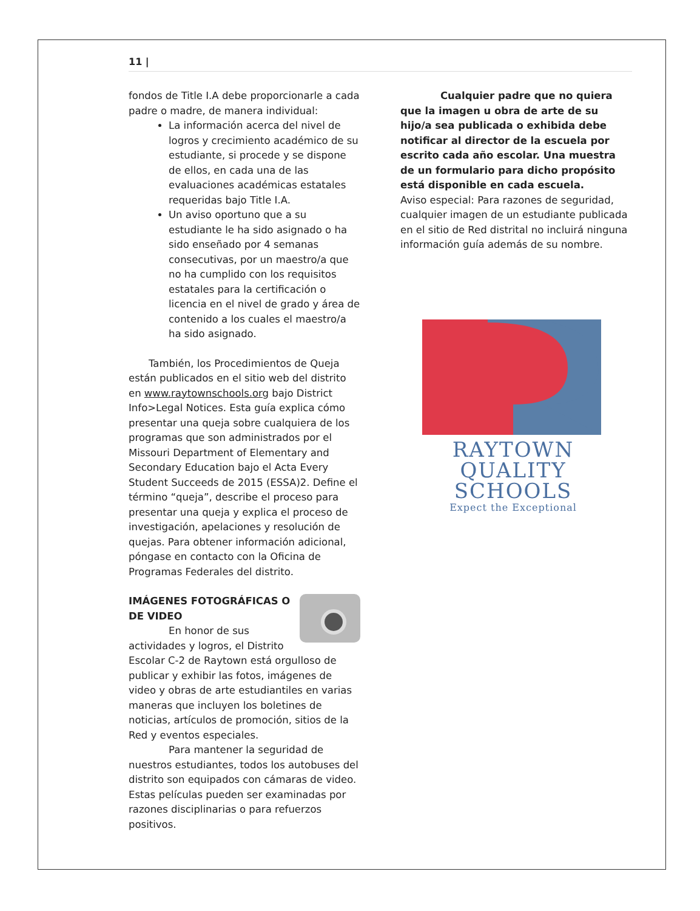11 |
fondos de Title I.A debe proporcionarle a cada padre o madre, de manera individual:
La información acerca del nivel de logros y crecimiento académico de su estudiante, si procede y se dispone de ellos, en cada una de las evaluaciones académicas estatales requeridas bajo Title I.A.
Un aviso oportuno que a su estudiante le ha sido asignado o ha sido enseñado por 4 semanas consecutivas, por un maestro/a que no ha cumplido con los requisitos estatales para la certificación o licencia en el nivel de grado y área de contenido a los cuales el maestro/a ha sido asignado.
También, los Procedimientos de Queja están publicados en el sitio web del distrito en www.raytownschools.org bajo District Info>Legal Notices. Esta guía explica cómo presentar una queja sobre cualquiera de los programas que son administrados por el Missouri Department of Elementary and Secondary Education bajo el Acta Every Student Succeeds de 2015 (ESSA)2. Define el término “queja”, describe el proceso para presentar una queja y explica el proceso de investigación, apelaciones y resolución de quejas. Para obtener información adicional, póngase en contacto con la Oficina de Programas Federales del distrito.
IMÁGENES FOTOGRÁFICAS O DE VIDEO
En honor de sus actividades y logros, el Distrito Escolar C-2 de Raytown está orgulloso de publicar y exhibir las fotos, imágenes de video y obras de arte estudiantiles en varias maneras que incluyen los boletines de noticias, artículos de promoción, sitios de la Red y eventos especiales.
Para mantener la seguridad de nuestros estudiantes, todos los autobuses del distrito son equipados con cámaras de video. Estas películas pueden ser examinadas por razones disciplinarias o para refuerzos positivos.
Cualquier padre que no quiera que la imagen u obra de arte de su hijo/a sea publicada o exhibida debe notificar al director de la escuela por escrito cada año escolar. Una muestra de un formulario para dicho propósito está disponible en cada escuela.
Aviso especial: Para razones de seguridad, cualquier imagen de un estudiante publicada en el sitio de Red distrital no incluirá ninguna información guía además de su nombre.
RAYTOWN
QUALITY
SCHOOLS
Expect the Exceptional